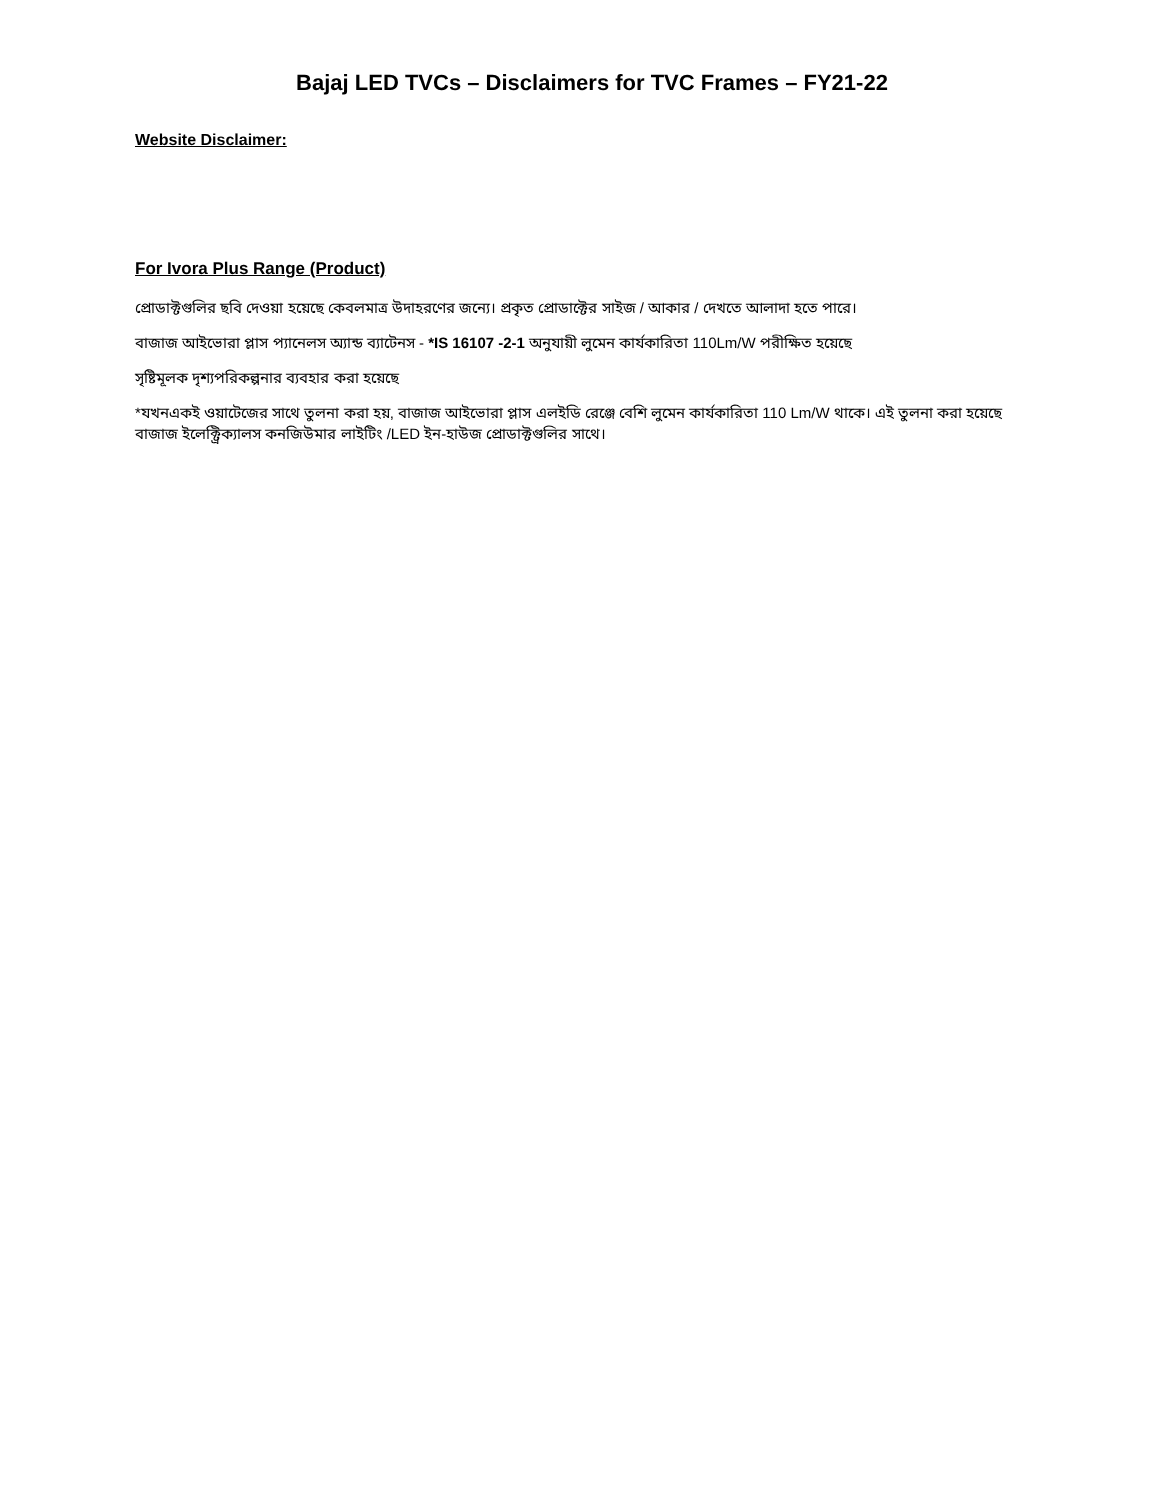Bajaj LED TVCs – Disclaimers for TVC Frames – FY21-22
Website Disclaimer:
For Ivora Plus Range (Product)
প্রোডাক্টগুলির ছবি দেওয়া হয়েছে কেবলমাত্র উদাহরণের জন্যে। প্রকৃত প্রোডাক্টের সাইজ / আকার / দেখতে আলাদা হতে পারে।
বাজাজ আইভোরা প্লাস প্যানেলস অ্যান্ড ব্যাটেনস - *IS 16107 -2-1 অনুযায়ী লুমেন কার্যকারিতা 110Lm/W পরীক্ষিত হয়েছে
সৃষ্টিমূলক দৃশ্যপরিকল্পনার ব্যবহার করা হয়েছে
*যখনএকই ওয়াটেজের সাথে তুলনা করা হয়, বাজাজ আইভোরা প্লাস এলইডি রেঞ্জে বেশি লুমেন কার্যকারিতা 110 Lm/W থাকে। এই তুলনা করা হয়েছে বাজাজ ইলেক্ট্রিক্যালস কনজিউমার লাইটিং /LED ইন-হাউজ প্রোডাক্টগুলির সাথে।